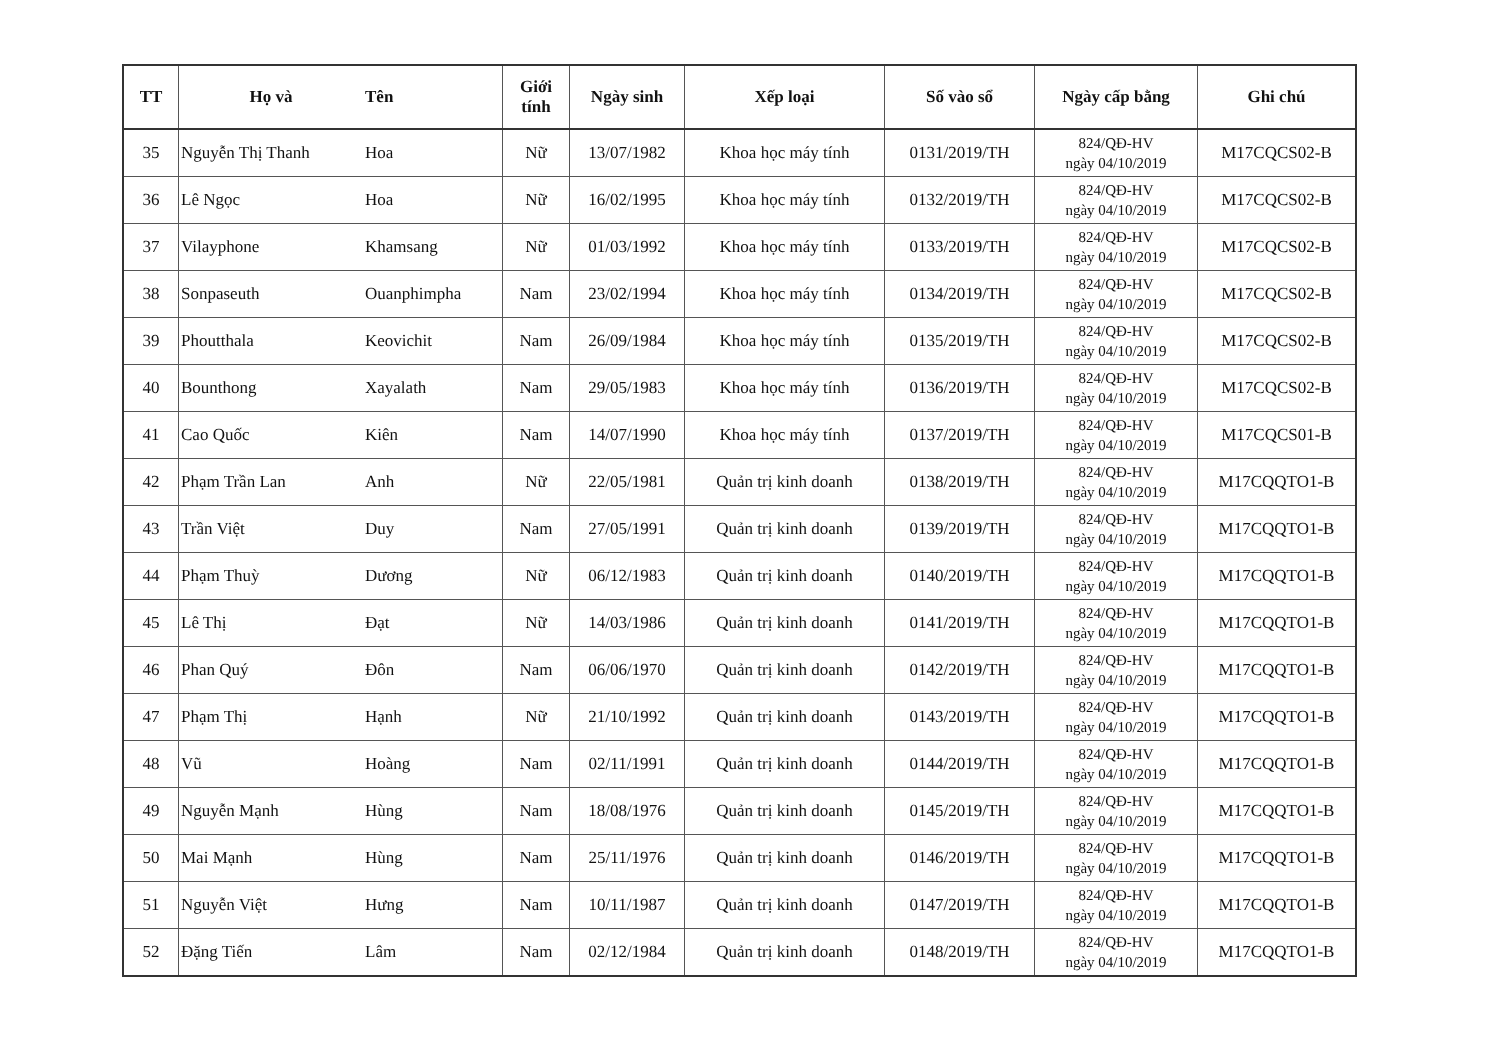| TT | Họ và | Tên | Giới tính | Ngày sinh | Xếp loại | Số vào sổ | Ngày cấp bằng | Ghi chú |
| --- | --- | --- | --- | --- | --- | --- | --- | --- |
| 35 | Nguyễn Thị Thanh | Hoa | Nữ | 13/07/1982 | Khoa học máy tính | 0131/2019/TH | 824/QĐ-HV ngày 04/10/2019 | M17CQCS02-B |
| 36 | Lê Ngọc | Hoa | Nữ | 16/02/1995 | Khoa học máy tính | 0132/2019/TH | 824/QĐ-HV ngày 04/10/2019 | M17CQCS02-B |
| 37 | Vilayphone | Khamsang | Nữ | 01/03/1992 | Khoa học máy tính | 0133/2019/TH | 824/QĐ-HV ngày 04/10/2019 | M17CQCS02-B |
| 38 | Sonpaseuth | Ouanphimpha | Nam | 23/02/1994 | Khoa học máy tính | 0134/2019/TH | 824/QĐ-HV ngày 04/10/2019 | M17CQCS02-B |
| 39 | Phoutthala | Keovichit | Nam | 26/09/1984 | Khoa học máy tính | 0135/2019/TH | 824/QĐ-HV ngày 04/10/2019 | M17CQCS02-B |
| 40 | Bounthong | Xayalath | Nam | 29/05/1983 | Khoa học máy tính | 0136/2019/TH | 824/QĐ-HV ngày 04/10/2019 | M17CQCS02-B |
| 41 | Cao Quốc | Kiên | Nam | 14/07/1990 | Khoa học máy tính | 0137/2019/TH | 824/QĐ-HV ngày 04/10/2019 | M17CQCS01-B |
| 42 | Phạm Trần Lan | Anh | Nữ | 22/05/1981 | Quản trị kinh doanh | 0138/2019/TH | 824/QĐ-HV ngày 04/10/2019 | M17CQQTO1-B |
| 43 | Trần Việt | Duy | Nam | 27/05/1991 | Quản trị kinh doanh | 0139/2019/TH | 824/QĐ-HV ngày 04/10/2019 | M17CQQTO1-B |
| 44 | Phạm Thuỳ | Dương | Nữ | 06/12/1983 | Quản trị kinh doanh | 0140/2019/TH | 824/QĐ-HV ngày 04/10/2019 | M17CQQTO1-B |
| 45 | Lê Thị | Đạt | Nữ | 14/03/1986 | Quản trị kinh doanh | 0141/2019/TH | 824/QĐ-HV ngày 04/10/2019 | M17CQQTO1-B |
| 46 | Phan Quý | Đôn | Nam | 06/06/1970 | Quản trị kinh doanh | 0142/2019/TH | 824/QĐ-HV ngày 04/10/2019 | M17CQQTO1-B |
| 47 | Phạm Thị | Hạnh | Nữ | 21/10/1992 | Quản trị kinh doanh | 0143/2019/TH | 824/QĐ-HV ngày 04/10/2019 | M17CQQTO1-B |
| 48 | Vũ | Hoàng | Nam | 02/11/1991 | Quản trị kinh doanh | 0144/2019/TH | 824/QĐ-HV ngày 04/10/2019 | M17CQQTO1-B |
| 49 | Nguyễn Mạnh | Hùng | Nam | 18/08/1976 | Quản trị kinh doanh | 0145/2019/TH | 824/QĐ-HV ngày 04/10/2019 | M17CQQTO1-B |
| 50 | Mai Mạnh | Hùng | Nam | 25/11/1976 | Quản trị kinh doanh | 0146/2019/TH | 824/QĐ-HV ngày 04/10/2019 | M17CQQTO1-B |
| 51 | Nguyễn Việt | Hưng | Nam | 10/11/1987 | Quản trị kinh doanh | 0147/2019/TH | 824/QĐ-HV ngày 04/10/2019 | M17CQQTO1-B |
| 52 | Đặng Tiến | Lâm | Nam | 02/12/1984 | Quản trị kinh doanh | 0148/2019/TH | 824/QĐ-HV ngày 04/10/2019 | M17CQQTO1-B |